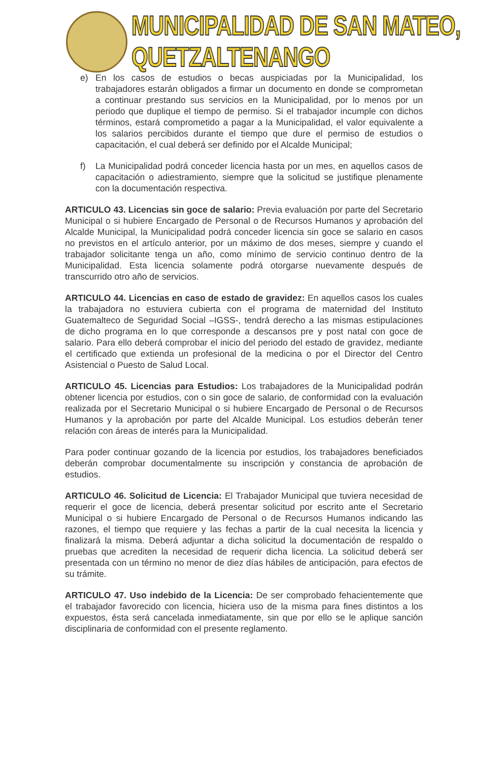MUNICIPALIDAD DE SAN MATEO, QUETZALTENANGO
e) En los casos de estudios o becas auspiciadas por la Municipalidad, los trabajadores estarán obligados a firmar un documento en donde se comprometan a continuar prestando sus servicios en la Municipalidad, por lo menos por un periodo que duplique el tiempo de permiso. Si el trabajador incumple con dichos términos, estará comprometido a pagar a la Municipalidad, el valor equivalente a los salarios percibidos durante el tiempo que dure el permiso de estudios o capacitación, el cual deberá ser definido por el Alcalde Municipal;
f) La Municipalidad podrá conceder licencia hasta por un mes, en aquellos casos de capacitación o adiestramiento, siempre que la solicitud se justifique plenamente con la documentación respectiva.
ARTICULO 43. Licencias sin goce de salario: Previa evaluación por parte del Secretario Municipal o si hubiere Encargado de Personal o de Recursos Humanos y aprobación del Alcalde Municipal, la Municipalidad podrá conceder licencia sin goce se salario en casos no previstos en el artículo anterior, por un máximo de dos meses, siempre y cuando el trabajador solicitante tenga un año, como mínimo de servicio continuo dentro de la Municipalidad. Esta licencia solamente podrá otorgarse nuevamente después de transcurrido otro año de servicios.
ARTICULO 44. Licencias en caso de estado de gravidez: En aquellos casos los cuales la trabajadora no estuviera cubierta con el programa de maternidad del Instituto Guatemalteco de Seguridad Social –IGSS-, tendrá derecho a las mismas estipulaciones de dicho programa en lo que corresponde a descansos pre y post natal con goce de salario. Para ello deberá comprobar el inicio del periodo del estado de gravidez, mediante el certificado que extienda un profesional de la medicina o por el Director del Centro Asistencial o Puesto de Salud Local.
ARTICULO 45. Licencias para Estudios: Los trabajadores de la Municipalidad podrán obtener licencia por estudios, con o sin goce de salario, de conformidad con la evaluación realizada por el Secretario Municipal o si hubiere Encargado de Personal o de Recursos Humanos y la aprobación por parte del Alcalde Municipal. Los estudios deberán tener relación con áreas de interés para la Municipalidad.
Para poder continuar gozando de la licencia por estudios, los trabajadores beneficiados deberán comprobar documentalmente su inscripción y constancia de aprobación de estudios.
ARTICULO 46. Solicitud de Licencia: El Trabajador Municipal que tuviera necesidad de requerir el goce de licencia, deberá presentar solicitud por escrito ante el Secretario Municipal o si hubiere Encargado de Personal o de Recursos Humanos indicando las razones, el tiempo que requiere y las fechas a partir de la cual necesita la licencia y finalizará la misma. Deberá adjuntar a dicha solicitud la documentación de respaldo o pruebas que acrediten la necesidad de requerir dicha licencia. La solicitud deberá ser presentada con un término no menor de diez días hábiles de anticipación, para efectos de su trámite.
ARTICULO 47. Uso indebido de la Licencia: De ser comprobado fehacientemente que el trabajador favorecido con licencia, hiciera uso de la misma para fines distintos a los expuestos, ésta será cancelada inmediatamente, sin que por ello se le aplique sanción disciplinaria de conformidad con el presente reglamento.